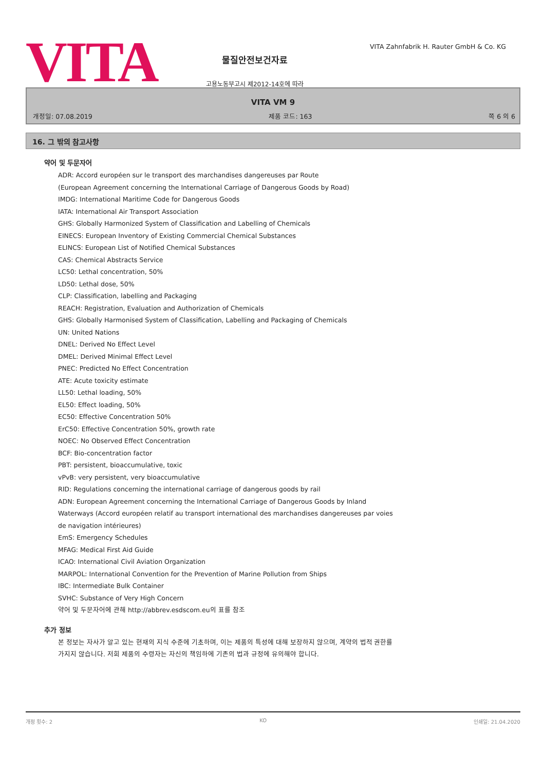VITA
물질안전보건자료
고용노동부고시 제2012-14호에 따라
VITA Zahnfabrik H. Rauter GmbH & Co. KG
VITA VM 9
개정일: 07.08.2019 제품 코드: 163 쪽 6 의 6
16. 그 밖의 참고사항
약어 및 두문자어
ADR: Accord européen sur le transport des marchandises dangereuses par Route
(European Agreement concerning the International Carriage of Dangerous Goods by Road)
IMDG: International Maritime Code for Dangerous Goods
IATA: International Air Transport Association
GHS: Globally Harmonized System of Classification and Labelling of Chemicals
EINECS: European Inventory of Existing Commercial Chemical Substances
ELINCS: European List of Notified Chemical Substances
CAS: Chemical Abstracts Service
LC50: Lethal concentration, 50%
LD50: Lethal dose, 50%
CLP: Classification, labelling and Packaging
REACH: Registration, Evaluation and Authorization of Chemicals
GHS: Globally Harmonised System of Classification, Labelling and Packaging of Chemicals
UN: United Nations
DNEL: Derived No Effect Level
DMEL: Derived Minimal Effect Level
PNEC: Predicted No Effect Concentration
ATE: Acute toxicity estimate
LL50: Lethal loading, 50%
EL50: Effect loading, 50%
EC50: Effective Concentration 50%
ErC50: Effective Concentration 50%, growth rate
NOEC: No Observed Effect Concentration
BCF: Bio-concentration factor
PBT: persistent, bioaccumulative, toxic
vPvB: very persistent, very bioaccumulative
RID: Regulations concerning the international carriage of dangerous goods by rail
ADN: European Agreement concerning the International Carriage of Dangerous Goods by Inland Waterways (Accord européen relatif au transport international des marchandises dangereuses par voies de navigation intérieures)
EmS: Emergency Schedules
MFAG: Medical First Aid Guide
ICAO: International Civil Aviation Organization
MARPOL: International Convention for the Prevention of Marine Pollution from Ships
IBC: Intermediate Bulk Container
SVHC: Substance of Very High Concern
약어 및 두문자어에 관해 http://abbrev.esdscom.eu의 표를 참조
추가 정보
본 정보는 자사가 알고 있는 현재의 지식 수준에 기초하며, 이는 제품의 특성에 대해 보장하지 않으며, 계약의 법적 권한를 가지지 않습니다. 저희 제품의 수령자는 자신의 책임하에 기존의 법과 규정에 유의해야 합니다.
개정 횟수: 2 KO 인쇄일: 21.04.2020